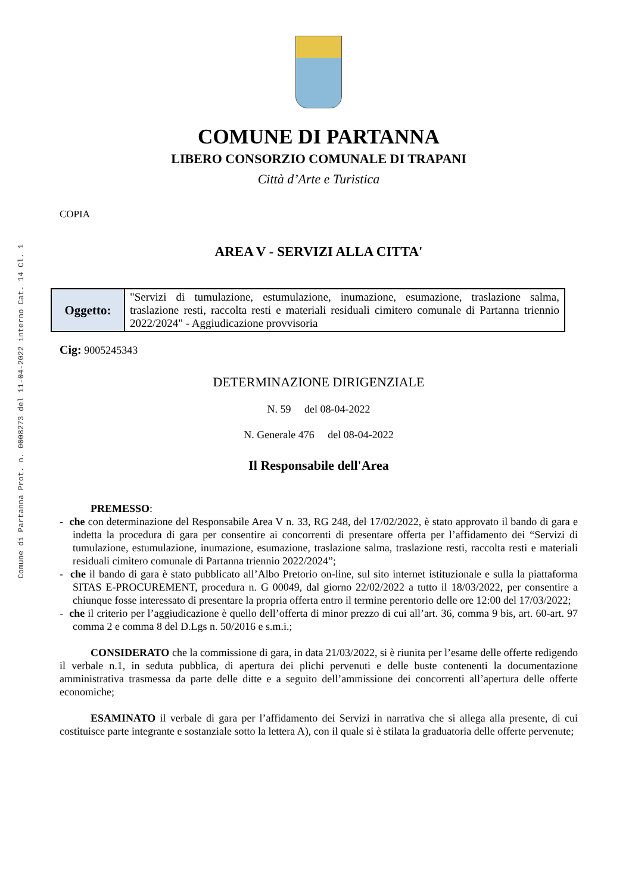Comune di Partanna Prot. n. 0008273 del 11-04-2022 interno Cat. 14 Cl. 1
COMUNE DI PARTANNA
LIBERO CONSORZIO COMUNALE DI TRAPANI
Città d’Arte e Turistica
COPIA
AREA V - SERVIZI ALLA CITTA'
| Oggetto: | "Servizi di tumulazione, estumulazione, inumazione, esumazione, traslazione salma, traslazione resti, raccolta resti e materiali residuali cimitero comunale di Partanna triennio 2022/2024" - Aggiudicazione provvisoria |
Cig: 9005245343
DETERMINAZIONE DIRIGENZIALE
N. 59 del 08-04-2022
N. Generale 476 del 08-04-2022
Il Responsabile dell'Area
PREMESSO:
- che con determinazione del Responsabile Area V n. 33, RG 248, del 17/02/2022, è stato approvato il bando di gara e indetta la procedura di gara per consentire ai concorrenti di presentare offerta per l’affidamento dei “Servizi di tumulazione, estumulazione, inumazione, esumazione, traslazione salma, traslazione resti, raccolta resti e materiali residuali cimitero comunale di Partanna triennio 2022/2024”;
- che il bando di gara è stato pubblicato all’Albo Pretorio on-line, sul sito internet istituzionale e sulla la piattaforma SITAS E-PROCUREMENT, procedura n. G 00049, dal giorno 22/02/2022 a tutto il 18/03/2022, per consentire a chiunque fosse interessato di presentare la propria offerta entro il termine perentorio delle ore 12:00 del 17/03/2022;
- che il criterio per l’aggiudicazione è quello dell’offerta di minor prezzo di cui all’art. 36, comma 9 bis, art. 60-art. 97 comma 2 e comma 8 del D.Lgs n. 50/2016 e s.m.i.;
CONSIDERATO che la commissione di gara, in data 21/03/2022, si è riunita per l’esame delle offerte redigendo il verbale n.1, in seduta pubblica, di apertura dei plichi pervenuti e delle buste contenenti la documentazione amministrativa trasmessa da parte delle ditte e a seguito dell’ammissione dei concorrenti all’apertura delle offerte economiche;
ESAMINATO il verbale di gara per l’affidamento dei Servizi in narrativa che si allega alla presente, di cui costituisce parte integrante e sostanziale sotto la lettera A), con il quale si è stilata la graduatoria delle offerte pervenute;